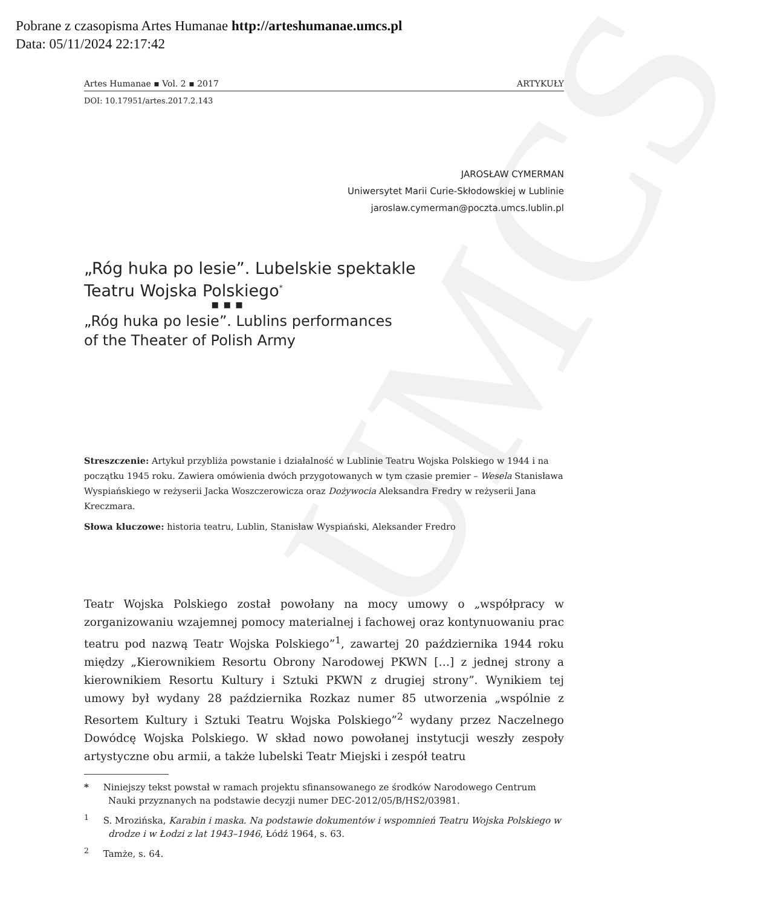UMCS
Pobrane z czasopisma Artes Humanae http://arteshumanae.umcs.pl
Data: 05/11/2024 22:17:42
Artes Humanae ▪ Vol. 2 ▪ 2017 ARTYKUŁY
DOI: 10.17951/artes.2017.2.143
JAROSŁAW CYMERMAN
Uniwersytet Marii Curie-Skłodowskiej w Lublinie
jaroslaw.cymerman@poczta.umcs.lublin.pl
„Róg huka po lesie”. Lubelskie spektakle
Teatru Wojska Polskiego<sup>*</sup>
▪ ▪ ▪
„Róg huka po lesie”. Lublins performances
of the Theater of Polish Army
Streszczenie: Artykuł przybliża powstanie i działalność w Lublinie Teatru Wojska Polskiego w 1944 i na początku 1945 roku. Zawiera omówienia dwóch przygotowanych w tym czasie premier – Wesela Stanisława Wyspiańskiego w reżyserii Jacka Woszczerowicza oraz Dożywocia Aleksandra Fredry w reżyserii Jana Kreczmara.
Słowa kluczowe: historia teatru, Lublin, Stanisław Wyspiański, Aleksander Fredro
Teatr Wojska Polskiego został powołany na mocy umowy o „współpracy w zorganizowaniu wzajemnej pomocy materialnej i fachowej oraz kontynuowaniu prac teatru pod nazwą Teatr Wojska Polskiego”<sup>1</sup>, zawartej 20 października 1944 roku między „Kierownikiem Resortu Obrony Narodowej PKWN […] z jednej strony a kierownikiem Resortu Kultury i Sztuki PKWN z drugiej strony”. Wynikiem tej umowy był wydany 28 października Rozkaz numer 85 utworzenia „wspólnie z Resortem Kultury i Sztuki Teatru Wojska Polskiego”<sup>2</sup> wydany przez Naczelnego Dowódcę Wojska Polskiego. W skład nowo powołanej instytucji weszły zespoły artystyczne obu armii, a także lubelski Teatr Miejski i zespół teatru
* Niniejszy tekst powstał w ramach projektu sfinansowanego ze środków Narodowego Centrum Nauki przyznanych na podstawie decyzji numer DEC-2012/05/B/HS2/03981.
<sup>1</sup> S. Mrozińska, Karabin i maska. Na podstawie dokumentów i wspomnień Teatru Wojska Polskiego w drodze i w Łodzi z lat 1943–1946, Łódź 1964, s. 63.
<sup>2</sup> Tamże, s. 64.